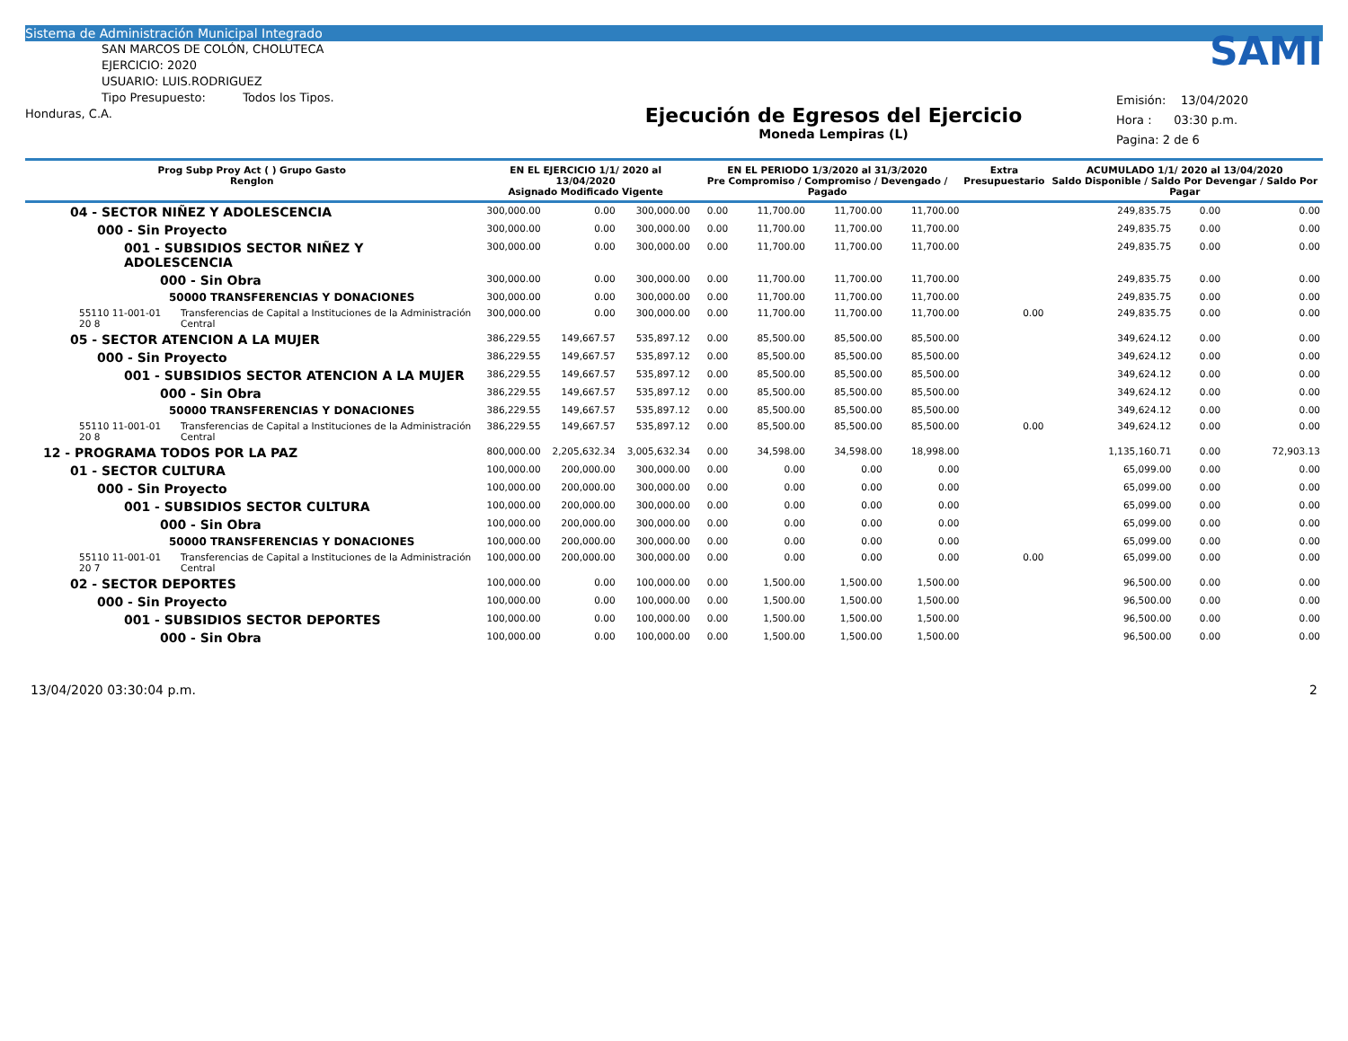Sistema de Administración Municipal Integrado
SAN MARCOS DE COLÓN, CHOLUTECA
EJERCICIO: 2020
USUARIO: LUIS.RODRIGUEZ
Tipo Presupuesto: Todos los Tipos.
Honduras, C.A.
Ejecución de Egresos del Ejercicio
Moneda Lempiras (L)
SAMI
Emisión: 13/04/2020
Hora : 03:30 p.m.
Pagina: 2 de 6
| Prog Subp Proy Act ( ) Grupo Gasto Renglon | | EN EL EJERCICIO 1/1/ 2020 al 13/04/2020 Asignado Modificado Vigente | | | EN EL PERIODO 1/3/2020 al 31/3/2020 Pre Compromiso / Compromiso / Devengado / Pagado | | | | Extra Presupuestario | ACUMULADO 1/1/ 2020 al 13/04/2020 Saldo Disponible / Saldo Por Devengar / Saldo Por Pagar | | |
| --- | --- | --- | --- | --- | --- | --- | --- | --- | --- | --- | --- | --- |
| 04 - SECTOR NIÑEZ Y ADOLESCENCIA | | 300,000.00 | 0.00 | 300,000.00 | 0.00 | 11,700.00 | 11,700.00 | 11,700.00 | | 249,835.75 | 0.00 | 0.00 |
| 000 - Sin Proyecto | | 300,000.00 | 0.00 | 300,000.00 | 0.00 | 11,700.00 | 11,700.00 | 11,700.00 | | 249,835.75 | 0.00 | 0.00 |
| 001 - SUBSIDIOS SECTOR NIÑEZ Y ADOLESCENCIA | | 300,000.00 | 0.00 | 300,000.00 | 0.00 | 11,700.00 | 11,700.00 | 11,700.00 | | 249,835.75 | 0.00 | 0.00 |
| 000 - Sin Obra | | 300,000.00 | 0.00 | 300,000.00 | 0.00 | 11,700.00 | 11,700.00 | 11,700.00 | | 249,835.75 | 0.00 | 0.00 |
| 50000 TRANSFERENCIAS Y DONACIONES | | 300,000.00 | 0.00 | 300,000.00 | 0.00 | 11,700.00 | 11,700.00 | 11,700.00 | | 249,835.75 | 0.00 | 0.00 |
| 55110 11-001-01 20 8 | Transferencias de Capital a Instituciones de la Administración Central | 300,000.00 | 0.00 | 300,000.00 | 0.00 | 11,700.00 | 11,700.00 | 11,700.00 | 0.00 | 249,835.75 | 0.00 | 0.00 |
| 05 - SECTOR ATENCION A LA MUJER | | 386,229.55 | 149,667.57 | 535,897.12 | 0.00 | 85,500.00 | 85,500.00 | 85,500.00 | | 349,624.12 | 0.00 | 0.00 |
| 000 - Sin Proyecto | | 386,229.55 | 149,667.57 | 535,897.12 | 0.00 | 85,500.00 | 85,500.00 | 85,500.00 | | 349,624.12 | 0.00 | 0.00 |
| 001 - SUBSIDIOS SECTOR ATENCION A LA MUJER | | 386,229.55 | 149,667.57 | 535,897.12 | 0.00 | 85,500.00 | 85,500.00 | 85,500.00 | | 349,624.12 | 0.00 | 0.00 |
| 000 - Sin Obra | | 386,229.55 | 149,667.57 | 535,897.12 | 0.00 | 85,500.00 | 85,500.00 | 85,500.00 | | 349,624.12 | 0.00 | 0.00 |
| 50000 TRANSFERENCIAS Y DONACIONES | | 386,229.55 | 149,667.57 | 535,897.12 | 0.00 | 85,500.00 | 85,500.00 | 85,500.00 | | 349,624.12 | 0.00 | 0.00 |
| 55110 11-001-01 20 8 | Transferencias de Capital a Instituciones de la Administración Central | 386,229.55 | 149,667.57 | 535,897.12 | 0.00 | 85,500.00 | 85,500.00 | 85,500.00 | 0.00 | 349,624.12 | 0.00 | 0.00 |
| 12 - PROGRAMA TODOS POR LA PAZ | | 800,000.00 | 2,205,632.34 | 3,005,632.34 | 0.00 | 34,598.00 | 34,598.00 | 18,998.00 | | 1,135,160.71 | 0.00 | 72,903.13 |
| 01 - SECTOR CULTURA | | 100,000.00 | 200,000.00 | 300,000.00 | 0.00 | 0.00 | 0.00 | 0.00 | | 65,099.00 | 0.00 | 0.00 |
| 000 - Sin Proyecto | | 100,000.00 | 200,000.00 | 300,000.00 | 0.00 | 0.00 | 0.00 | 0.00 | | 65,099.00 | 0.00 | 0.00 |
| 001 - SUBSIDIOS SECTOR CULTURA | | 100,000.00 | 200,000.00 | 300,000.00 | 0.00 | 0.00 | 0.00 | 0.00 | | 65,099.00 | 0.00 | 0.00 |
| 000 - Sin Obra | | 100,000.00 | 200,000.00 | 300,000.00 | 0.00 | 0.00 | 0.00 | 0.00 | | 65,099.00 | 0.00 | 0.00 |
| 50000 TRANSFERENCIAS Y DONACIONES | | 100,000.00 | 200,000.00 | 300,000.00 | 0.00 | 0.00 | 0.00 | 0.00 | | 65,099.00 | 0.00 | 0.00 |
| 55110 11-001-01 20 7 | Transferencias de Capital a Instituciones de la Administración Central | 100,000.00 | 200,000.00 | 300,000.00 | 0.00 | 0.00 | 0.00 | 0.00 | 0.00 | 65,099.00 | 0.00 | 0.00 |
| 02 - SECTOR DEPORTES | | 100,000.00 | 0.00 | 100,000.00 | 0.00 | 1,500.00 | 1,500.00 | 1,500.00 | | 96,500.00 | 0.00 | 0.00 |
| 000 - Sin Proyecto | | 100,000.00 | 0.00 | 100,000.00 | 0.00 | 1,500.00 | 1,500.00 | 1,500.00 | | 96,500.00 | 0.00 | 0.00 |
| 001 - SUBSIDIOS SECTOR DEPORTES | | 100,000.00 | 0.00 | 100,000.00 | 0.00 | 1,500.00 | 1,500.00 | 1,500.00 | | 96,500.00 | 0.00 | 0.00 |
| 000 - Sin Obra | | 100,000.00 | 0.00 | 100,000.00 | 0.00 | 1,500.00 | 1,500.00 | 1,500.00 | | 96,500.00 | 0.00 | 0.00 |
13/04/2020 03:30:04 p.m. 2